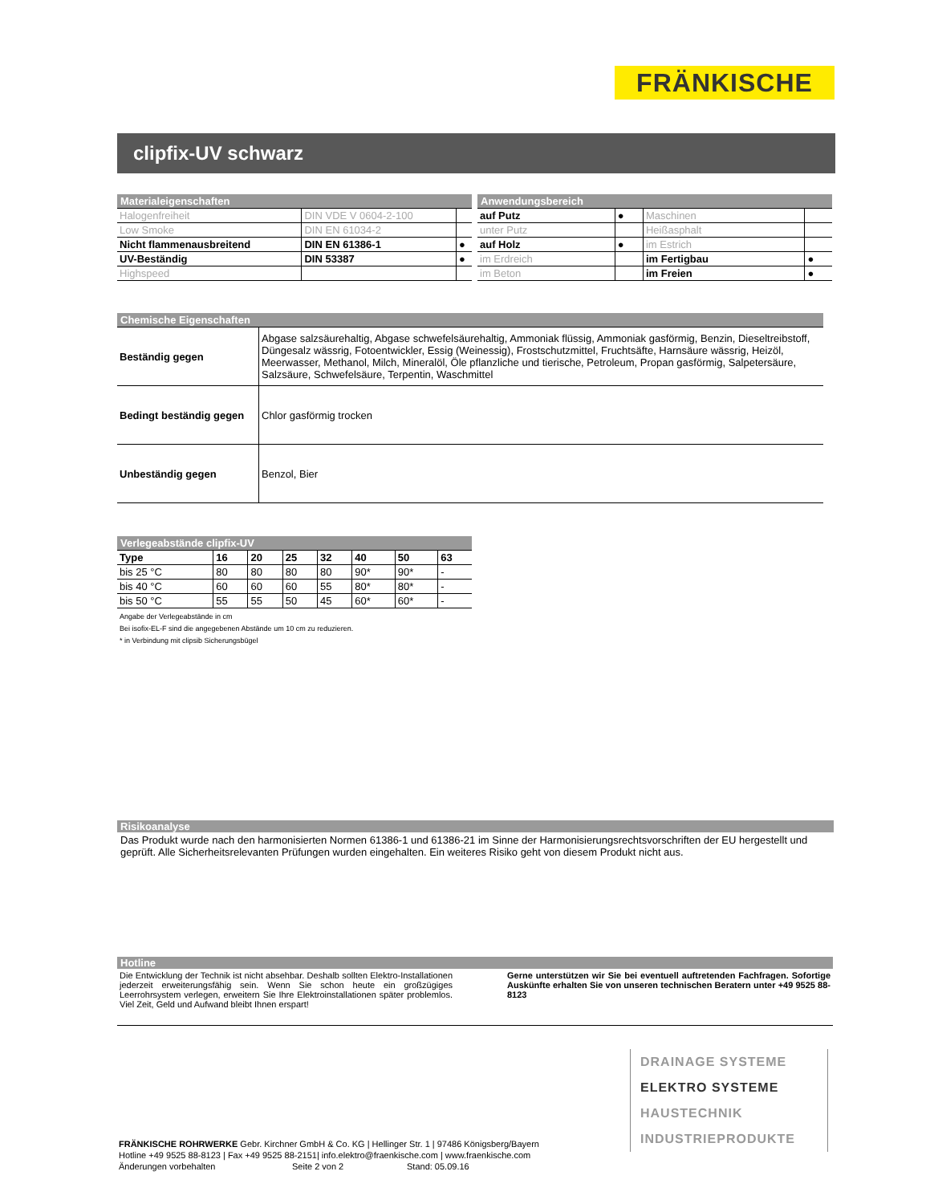FRÄNKISCHE
clipfix-UV schwarz
| Materialeigenschaften | | |
| Halogenfreiheit | DIN VDE V 0604-2-100 | |
| Low Smoke | DIN EN 61034-2 | |
| Nicht flammenausbreitend | DIN EN 61386-1 | ● |
| UV-Beständig | DIN 53387 | ● |
| Highspeed | | |
| Anwendungsbereich | | | |
| auf Putz | ● | Maschinen | |
| unter Putz | | Heißasphalt | |
| auf Holz | ● | im Estrich | |
| im Erdreich | | im Fertigbau | ● |
| im Beton | | im Freien | ● |
| Chemische Eigenschaften | |
| Beständig gegen | Abgase salzsäurehaltig, Abgase schwefelsäurehaltig, Ammoniak flüssig, Ammoniak gasförmig, Benzin, Dieseltreibstoff, Düngesalz wässrig, Fotoentwickler, Essig (Weinessig), Frostschutzmittel, Fruchtsäfte, Harnsäure wässrig, Heizöl, Meerwasser, Methanol, Milch, Mineralöl, Öle pflanzliche und tierische, Petroleum, Propan gasförmig, Salpetersäure, Salzsäure, Schwefelsäure, Terpentin, Waschmittel |
| Bedingt beständig gegen | Chlor gasförmig trocken |
| Unbeständig gegen | Benzol, Bier |
| Verlegeabstände clipfix-UV | | | | | | | |
| Type | 16 | 20 | 25 | 32 | 40 | 50 | 63 |
| bis 25 °C | 80 | 80 | 80 | 80 | 90* | 90* | - |
| bis 40 °C | 60 | 60 | 60 | 55 | 80* | 80* | - |
| bis 50 °C | 55 | 55 | 50 | 45 | 60* | 60* | - |
Angabe der Verlegeabstände in cm
Bei isofix-EL-F sind die angegebenen Abstände um 10 cm zu reduzieren.
* in Verbindung mit clipsib Sicherungsbügel
Risikoanalyse
Das Produkt wurde nach den harmonisierten Normen 61386-1 und 61386-21 im Sinne der Harmonisierungsrechtsvorschriften der EU hergestellt und geprüft. Alle Sicherheitsrelevanten Prüfungen wurden eingehalten. Ein weiteres Risiko geht von diesem Produkt nicht aus.
Hotline
Die Entwicklung der Technik ist nicht absehbar. Deshalb sollten Elektro-Installationen jederzeit erweiterungsfähig sein. Wenn Sie schon heute ein großzügiges Leerrohrsystem verlegen, erweitern Sie Ihre Elektroinstallationen später problemlos. Viel Zeit, Geld und Aufwand bleibt Ihnen erspart!
Gerne unterstützen wir Sie bei eventuell auftretenden Fachfragen. Sofortige Auskünfte erhalten Sie von unseren technischen Beratern unter +49 9525 88-8123
DRAINAGE SYSTEME
ELEKTRO SYSTEME
HAUSTECHNIK
INDUSTRIEPRODUKTE
FRÄNKISCHE ROHRWERKE Gebr. Kirchner GmbH & Co. KG | Hellinger Str. 1 | 97486 Königsberg/Bayern
Hotline +49 9525 88-8123 | Fax +49 9525 88-2151| info.elektro@fraenkische.com | www.fraenkische.com
Änderungen vorbehalten Seite 2 von 2 Stand: 05.09.16